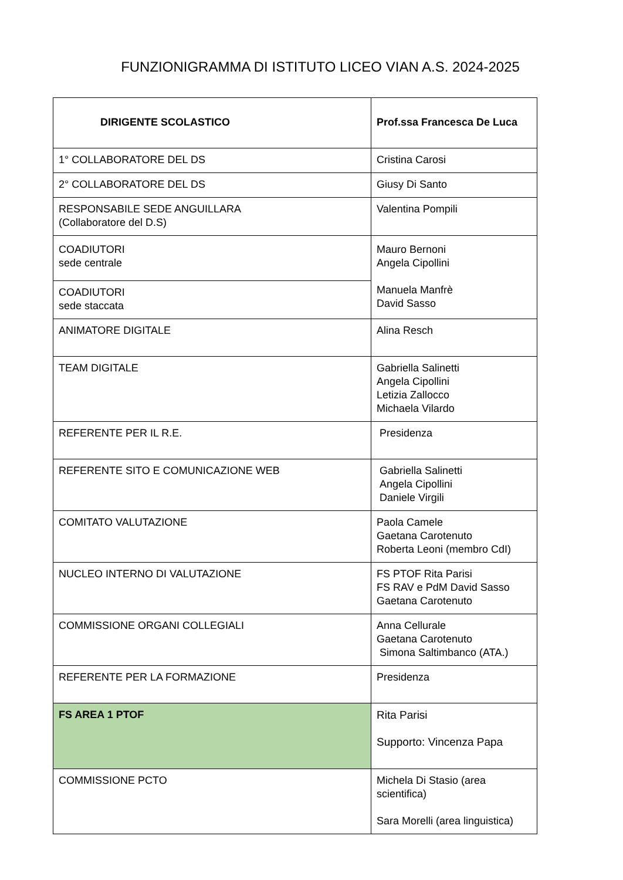FUNZIONIGRAMMA DI ISTITUTO LICEO VIAN A.S. 2024-2025
| DIRIGENTE SCOLASTICO | Prof.ssa Francesca De Luca |
| 1° COLLABORATORE DEL DS | Cristina Carosi |
| 2° COLLABORATORE DEL DS | Giusy Di Santo |
| RESPONSABILE SEDE ANGUILLARA (Collaboratore del D.S) | Valentina Pompili |
| COADIUTORI sede centrale | Mauro Bernoni Angela Cipollini Manuela Manfrè David Sasso |
| COADIUTORI sede staccata | |
| ANIMATORE DIGITALE | Alina Resch |
| TEAM DIGITALE | Gabriella Salinetti Angela Cipollini Letizia Zallocco Michaela Vilardo |
| REFERENTE PER IL R.E. | Presidenza |
| REFERENTE SITO E COMUNICAZIONE WEB | Gabriella Salinetti Angela Cipollini Daniele Virgili |
| COMITATO VALUTAZIONE | Paola Camele Gaetana Carotenuto Roberta Leoni (membro CdI) |
| NUCLEO INTERNO DI VALUTAZIONE | FS PTOF Rita Parisi FS RAV e PdM David Sasso Gaetana Carotenuto |
| COMMISSIONE ORGANI COLLEGIALI | Anna Cellurale Gaetana Carotenuto Simona Saltimbanco (ATA.) |
| REFERENTE PER LA FORMAZIONE | Presidenza |
| FS AREA 1 PTOF | Rita Parisi Supporto: Vincenza Papa |
| COMMISSIONE PCTO | Michela Di Stasio (area scientifica) Sara Morelli (area linguistica) |